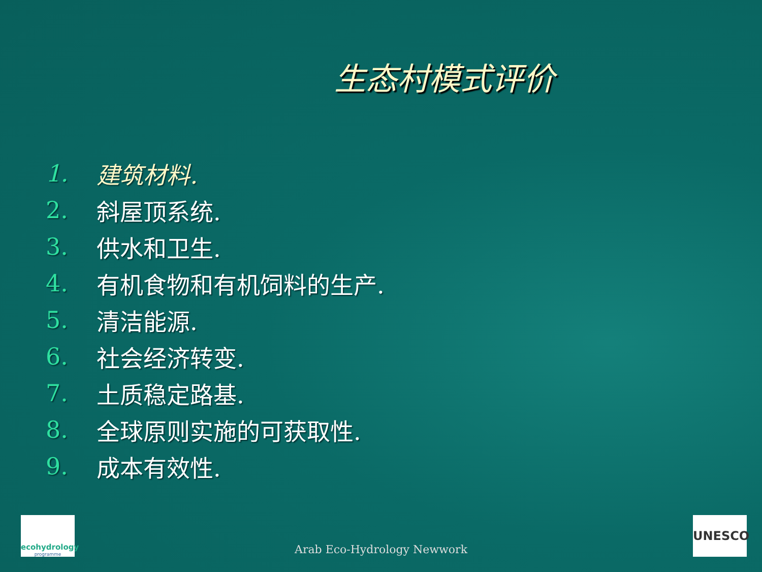生态村模式评价
1. 建筑材料.
2. 斜屋顶系统.
3. 供水和卫生.
4. 有机食物和有机饲料的生产.
5. 清洁能源.
6. 社会经济转变.
7. 土质稳定路基.
8. 全球原则实施的可获取性.
9. 成本有效性.
ecohydrology
programme
Arab Eco-Hydrology Newwork UNESCO